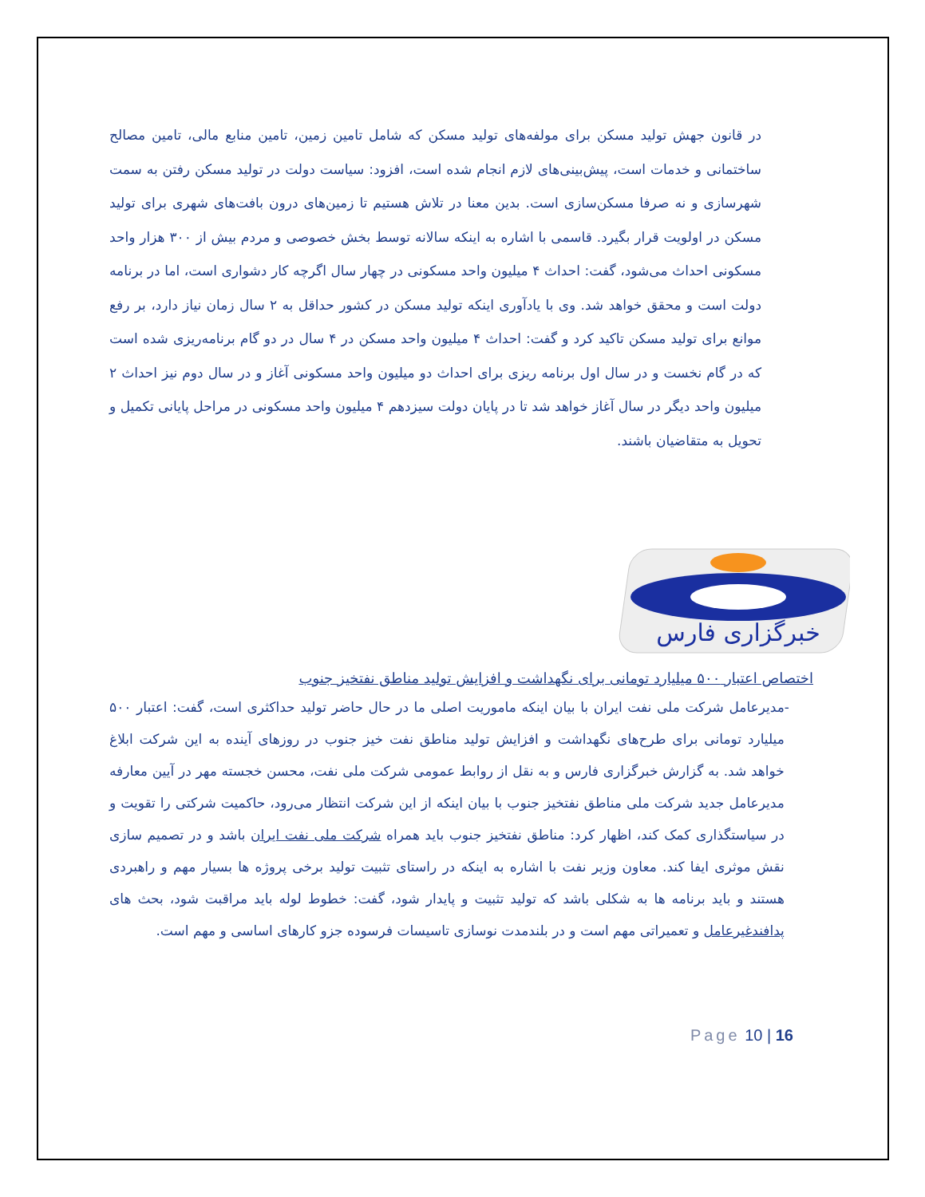در قانون جهش تولید مسکن برای مولفه‌های تولید مسکن که شامل تامین زمین، تامین منابع مالی، تامین مصالح ساختمانی و خدمات است، پیش‌بینی‌های لازم انجام شده است، افزود: سیاست دولت در تولید مسکن رفتن به سمت شهرسازی و نه صرفا مسکن‌سازی است. بدین معنا در تلاش هستیم تا زمین‌های درون بافت‌های شهری برای تولید مسکن در اولویت قرار بگیرد. قاسمی با اشاره به اینکه سالانه توسط بخش خصوصی و مردم بیش از ۳۰۰ هزار واحد مسکونی احداث می‌شود، گفت: احداث ۴ میلیون واحد مسکونی در چهار سال اگرچه کار دشواری است، اما در برنامه دولت است و محقق خواهد شد. وی با یادآوری اینکه تولید مسکن در کشور حداقل به ۲ سال زمان نیاز دارد، بر رفع موانع برای تولید مسکن تاکید کرد و گفت: احداث ۴ میلیون واحد مسکن در ۴ سال در دو گام برنامه‌ریزی شده است که در گام نخست و در سال اول برنامه ریزی برای احداث دو میلیون واحد مسکونی آغاز و در سال دوم نیز احداث ۲ میلیون واحد دیگر در سال آغاز خواهد شد تا در پایان دولت سیزدهم ۴ میلیون واحد مسکونی در مراحل پایانی تکمیل و تحویل به متقاضیان باشند.
خبرگزاری فارس
اختصاص اعتبار ۵۰۰ میلیارد تومانی برای نگهداشت و افزایش تولید مناطق نفتخیز جنوب
- مدیرعامل شرکت ملی نفت ایران با بیان اینکه ماموریت اصلی ما در حال حاضر تولید حداکثری است، گفت: اعتبار ۵۰۰ میلیارد تومانی برای طرح‌های نگهداشت و افزایش تولید مناطق نفت خیز جنوب در روزهای آینده به این شرکت ابلاغ خواهد شد. به گزارش خبرگزاری فارس و به نقل از روابط عمومی شرکت ملی نفت، محسن خجسته مهر در آیین معارفه مدیرعامل جدید شرکت ملی مناطق نفتخیز جنوب با بیان اینکه از این شرکت انتظار می‌رود، حاکمیت شرکتی را تقویت و در سیاستگذاری کمک کند، اظهار کرد: مناطق نفتخیز جنوب باید همراه شرکت ملی نفت ایران باشد و در تصمیم سازی نقش موثری ایفا کند. معاون وزیر نفت با اشاره به اینکه در راستای تثبیت تولید برخی پروژه ها بسیار مهم و راهبردی هستند و باید برنامه ها به شکلی باشد که تولید تثبیت و پایدار شود، گفت: خطوط لوله باید مراقبت شود، بحث های پدافندغیرعامل و تعمیراتی مهم است و در بلندمدت نوسازی تاسیسات فرسوده جزو کارهای اساسی و مهم است.
Page 10 | 16